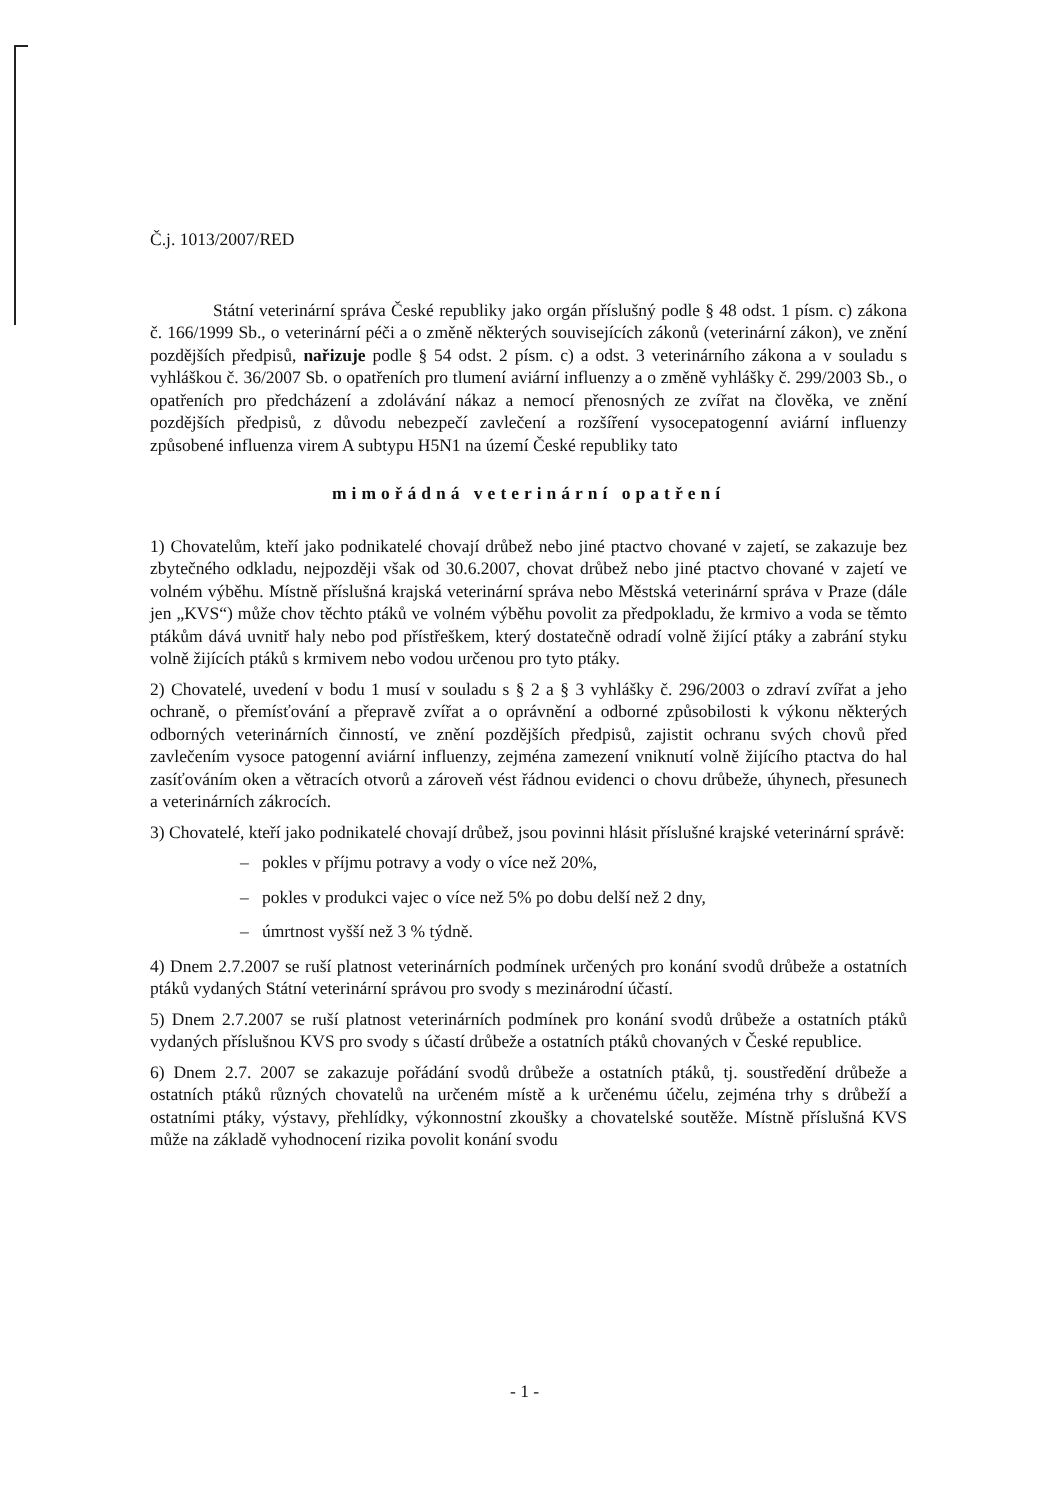Č.j. 1013/2007/RED
Státní veterinární správa České republiky jako orgán příslušný podle § 48 odst. 1 písm. c) zákona č. 166/1999 Sb., o veterinární péči a o změně některých souvisejících zákonů (veterinární zákon), ve znění pozdějších předpisů, nařizuje podle § 54 odst. 2 písm. c) a odst. 3 veterinárního zákona a v souladu s vyhláškou č. 36/2007 Sb. o opatřeních pro tlumení aviární influenzy a o změně vyhlášky č. 299/2003 Sb., o opatřeních pro předcházení a zdolávání nákaz a nemocí přenosných ze zvířat na člověka, ve znění pozdějších předpisů, z důvodu nebezpečí zavlečení a rozšíření vysocepatogenní aviární influenzy způsobené influenza virem A subtypu H5N1 na území České republiky tato
mimořádná veterinární opatření
1) Chovatelům, kteří jako podnikatelé chovají drůbež nebo jiné ptactvo chované v zajetí, se zakazuje bez zbytečného odkladu, nejpozději však od 30.6.2007, chovat drůbež nebo jiné ptactvo chované v zajetí ve volném výběhu. Místně příslušná krajská veterinární správa nebo Městská veterinární správa v Praze (dále jen „KVS“) může chov těchto ptáků ve volném výběhu povolit za předpokladu, že krmivo a voda se těmto ptákům dává uvnitř haly nebo pod přístřeškem, který dostatečně odradí volně žijící ptáky a zabrání styku volně žijících ptáků s krmivem nebo vodou určenou pro tyto ptáky.
2) Chovatelé, uvedení v bodu 1 musí v souladu s § 2 a § 3 vyhlášky č. 296/2003 o zdraví zvířat a jeho ochraně, o přemísťování a přepravě zvířat a o oprávnění a odborné způsobilosti k výkonu některých odborných veterinárních činností, ve znění pozdějších předpisů, zajistit ochranu svých chovů před zavlečením vysoce patogenní aviární influenzy, zejména zamezení vniknutí volně žijícího ptactva do hal zasíťováním oken a větracích otvorů a zároveň vést řádnou evidenci o chovu drůbeže, úhynech, přesunech a veterinárních zákrocích.
3) Chovatelé, kteří jako podnikatelé chovají drůbež, jsou povinni hlásit příslušné krajské veterinární správě:
– pokles v příjmu potravy a vody o více než 20%,
– pokles v produkci vajec o více než 5% po dobu delší než 2 dny,
– úmrtnost vyšší než 3 % týdně.
4) Dnem 2.7.2007 se ruší platnost veterinárních podmínek určených pro konání svodů drůbeže a ostatních ptáků vydaných Státní veterinární správou pro svody s mezinárodní účastí.
5) Dnem 2.7.2007 se ruší platnost veterinárních podmínek pro konání svodů drůbeže a ostatních ptáků vydaných příslušnou KVS pro svody s účastí drůbeže a ostatních ptáků chovaných v České republice.
6) Dnem 2.7. 2007 se zakazuje pořádání svodů drůbeže a ostatních ptáků, tj. soustředění drůbeže a ostatních ptáků různých chovatelů na určeném místě a k určenému účelu, zejména trhy s drůbeží a ostatními ptáky, výstavy, přehlídky, výkonnostní zkoušky a chovatelské soutěže. Místně příslušná KVS může na základě vyhodnocení rizika povolit konání svodu
- 1 -